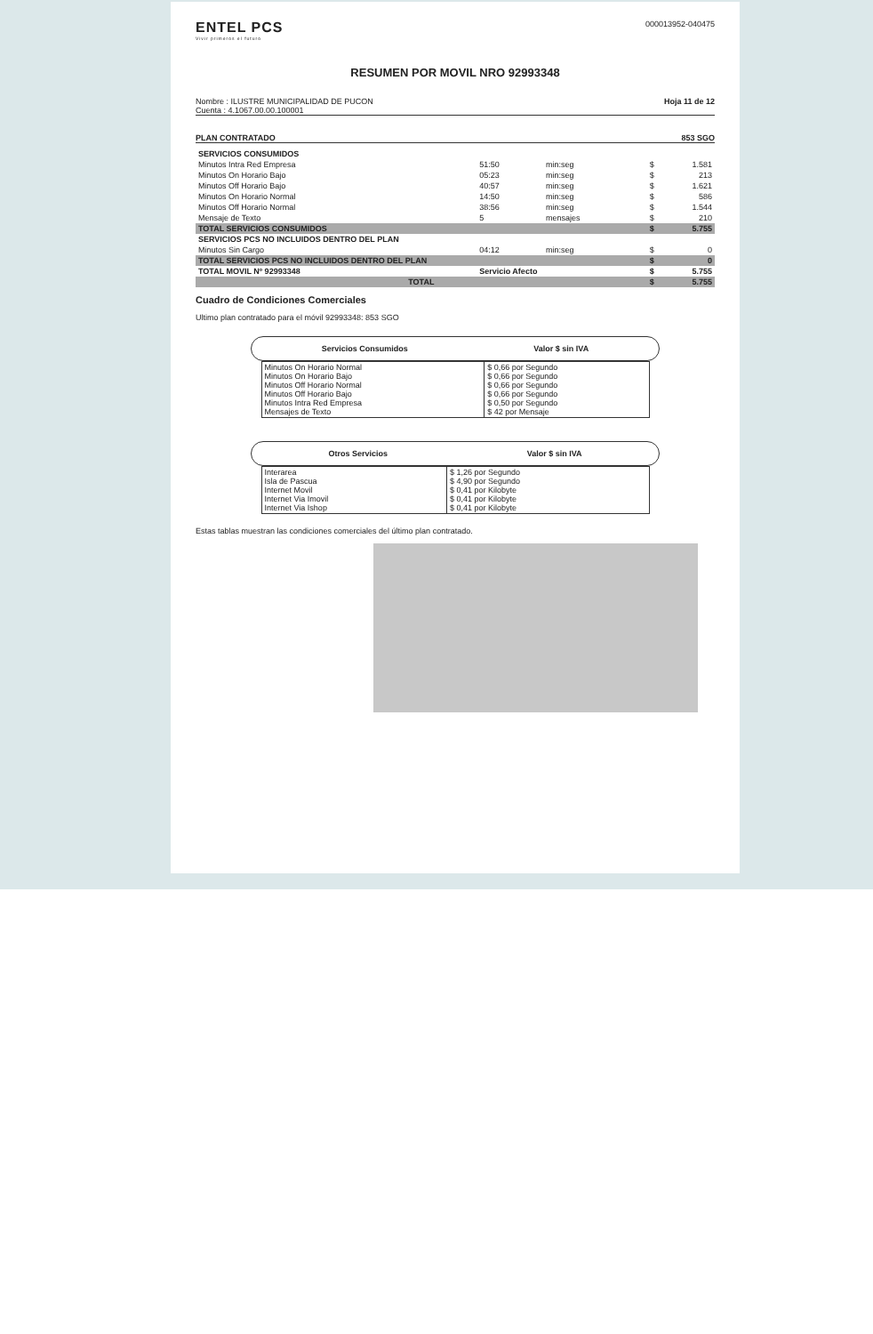ENTEL PCS
Vivir primeros el futuro
000013952-040475
RESUMEN POR MOVIL NRO 92993348
Nombre : ILUSTRE MUNICIPALIDAD DE PUCON
Cuenta : 4.1067.00.00.100001
Hoja 11 de 12
PLAN CONTRATADO 853 SGO
| SERVICIOS CONSUMIDOS | | | | |
| Minutos Intra Red Empresa | 51:50 | min:seg | $ | 1.581 |
| Minutos On Horario Bajo | 05:23 | min:seg | $ | 213 |
| Minutos Off Horario Bajo | 40:57 | min:seg | $ | 1.621 |
| Minutos On Horario Normal | 14:50 | min:seg | $ | 586 |
| Minutos Off Horario Normal | 38:56 | min:seg | $ | 1.544 |
| Mensaje de Texto | 5 | mensajes | $ | 210 |
| TOTAL SERVICIOS CONSUMIDOS | | | $ | 5.755 |
| SERVICIOS PCS NO INCLUIDOS DENTRO DEL PLAN | | | | |
| Minutos Sin Cargo | 04:12 | min:seg | $ | 0 |
| TOTAL SERVICIOS PCS NO INCLUIDOS DENTRO DEL PLAN | | | $ | 0 |
| TOTAL MOVIL Nº 92993348 | Servicio Afecto | | $ | 5.755 |
| TOTAL | | | $ | 5.755 |
Cuadro de Condiciones Comerciales
Ultimo plan contratado para el móvil 92993348: 853 SGO
Servicios Consumidos Valor $ sin IVA
| Minutos On Horario Normal Minutos On Horario Bajo Minutos Off Horario Normal Minutos Off Horario Bajo Minutos Intra Red Empresa Mensajes de Texto | $ 0,66 por Segundo $ 0,66 por Segundo $ 0,66 por Segundo $ 0,66 por Segundo $ 0,50 por Segundo $ 42 por Mensaje |
Otros Servicios Valor $ sin IVA
| Interarea Isla de Pascua Internet Movil Internet Via Imovil Internet Via Ishop | $ 1,26 por Segundo $ 4,90 por Segundo $ 0,41 por Kilobyte $ 0,41 por Kilobyte $ 0,41 por Kilobyte |
Estas tablas muestran las condiciones comerciales del último plan contratado.